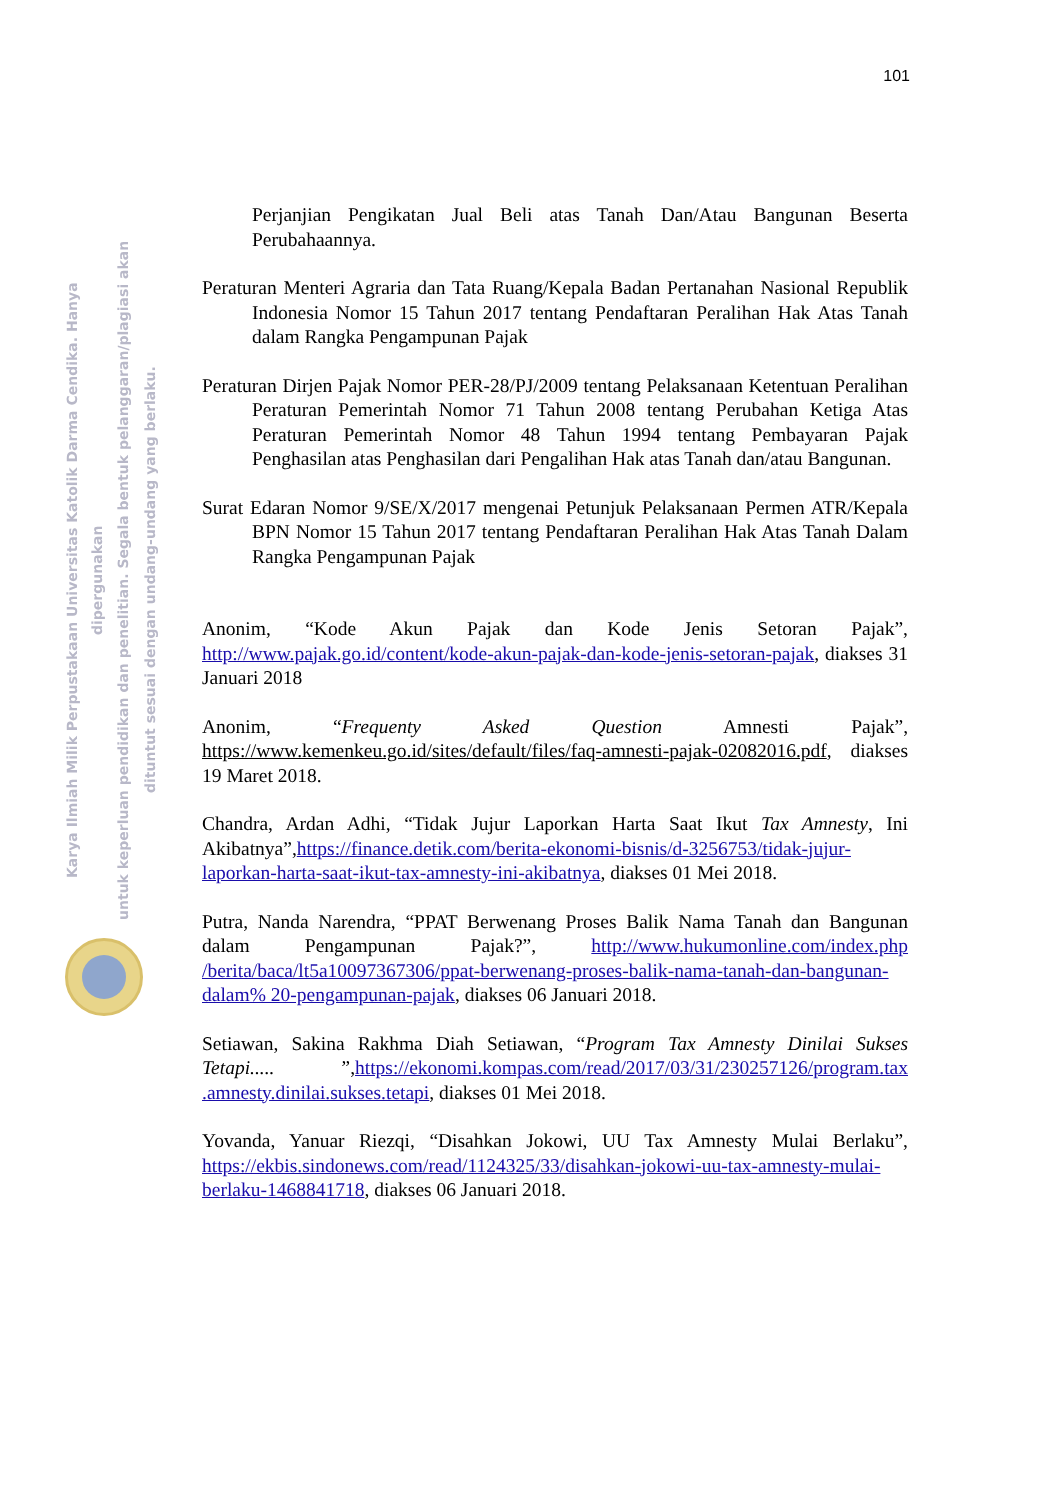101
Karya Ilmiah Milik Perpustakaan Universitas Katolik Darma Cendika. Hanya dipergunakan
untuk keperluan pendidikan dan penelitian. Segala bentuk pelanggaran/plagiasi akan
dituntut sesuai dengan undang-undang yang berlaku.
Perjanjian Pengikatan Jual Beli atas Tanah Dan/Atau Bangunan Beserta Perubahaannya.
Peraturan Menteri Agraria dan Tata Ruang/Kepala Badan Pertanahan Nasional Republik Indonesia Nomor 15 Tahun 2017 tentang Pendaftaran Peralihan Hak Atas Tanah dalam Rangka Pengampunan Pajak
Peraturan Dirjen Pajak Nomor PER-28/PJ/2009 tentang Pelaksanaan Ketentuan Peralihan Peraturan Pemerintah Nomor 71 Tahun 2008 tentang Perubahan Ketiga Atas Peraturan Pemerintah Nomor 48 Tahun 1994 tentang Pembayaran Pajak Penghasilan atas Penghasilan dari Pengalihan Hak atas Tanah dan/atau Bangunan.
Surat Edaran Nomor 9/SE/X/2017 mengenai Petunjuk Pelaksanaan Permen ATR/Kepala BPN Nomor 15 Tahun 2017 tentang Pendaftaran Peralihan Hak Atas Tanah Dalam Rangka Pengampunan Pajak
Anonim, “Kode Akun Pajak dan Kode Jenis Setoran Pajak”, http://www.pajak.go.id/content/kode-akun-pajak-dan-kode-jenis-setoran-pajak, diakses 31 Januari 2018
Anonim, “Frequenty Asked Question Amnesti Pajak”, https://www.kemenkeu.go.id/sites/default/files/faq-amnesti-pajak-02082016.pdf, diakses 19 Maret 2018.
Chandra, Ardan Adhi, “Tidak Jujur Laporkan Harta Saat Ikut Tax Amnesty, Ini Akibatnya”,https://finance.detik.com/berita-ekonomi-bisnis/d-3256753/tidak-jujur-laporkan-harta-saat-ikut-tax-amnesty-ini-akibatnya, diakses 01 Mei 2018.
Putra, Nanda Narendra, “PPAT Berwenang Proses Balik Nama Tanah dan Bangunan dalam Pengampunan Pajak?”, http://www.hukumonline.com/index.php /berita/baca/lt5a10097367306/ppat-berwenang-proses-balik-nama-tanah-dan-bangunan-dalam% 20-pengampunan-pajak, diakses 06 Januari 2018.
Setiawan, Sakina Rakhma Diah Setiawan, “Program Tax Amnesty Dinilai Sukses Tetapi..... ”,https://ekonomi.kompas.com/read/2017/03/31/230257126/program.tax .amnesty.dinilai.sukses.tetapi, diakses 01 Mei 2018.
Yovanda, Yanuar Riezqi, “Disahkan Jokowi, UU Tax Amnesty Mulai Berlaku”, https://ekbis.sindonews.com/read/1124325/33/disahkan-jokowi-uu-tax-amnesty-mulai-berlaku-1468841718, diakses 06 Januari 2018.